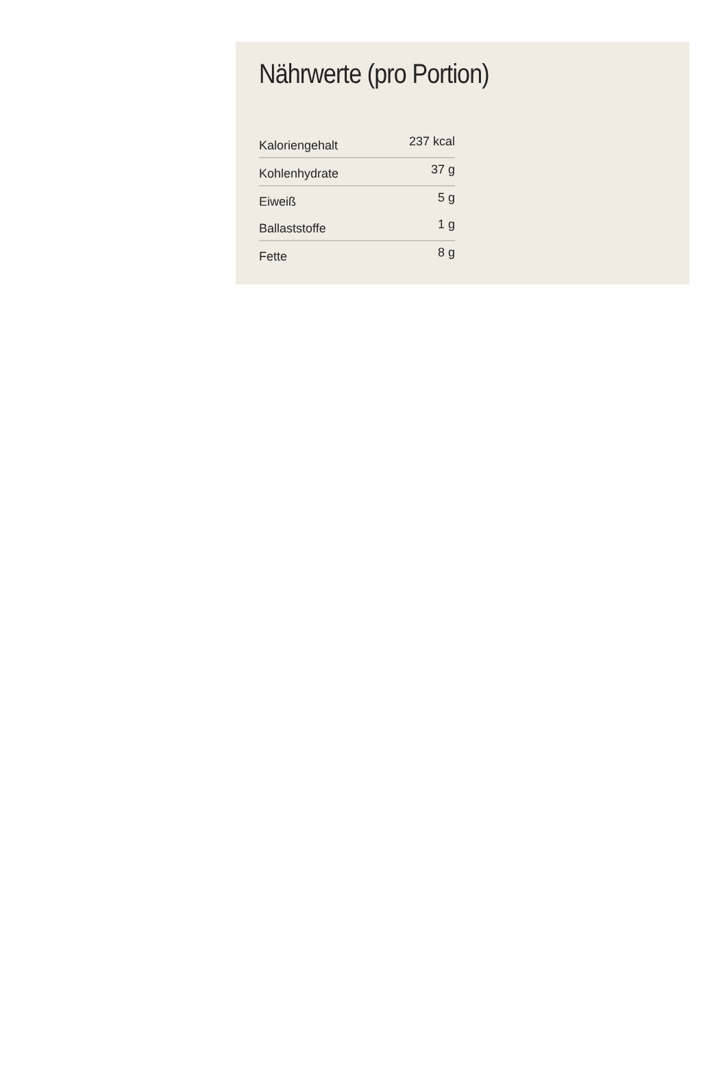Nährwerte (pro Portion)
| Kaloriengehalt | 237 kcal |
| Kohlenhydrate | 37 g |
| Eiweiß | 5 g |
| Ballaststoffe | 1 g |
| Fette | 8 g |